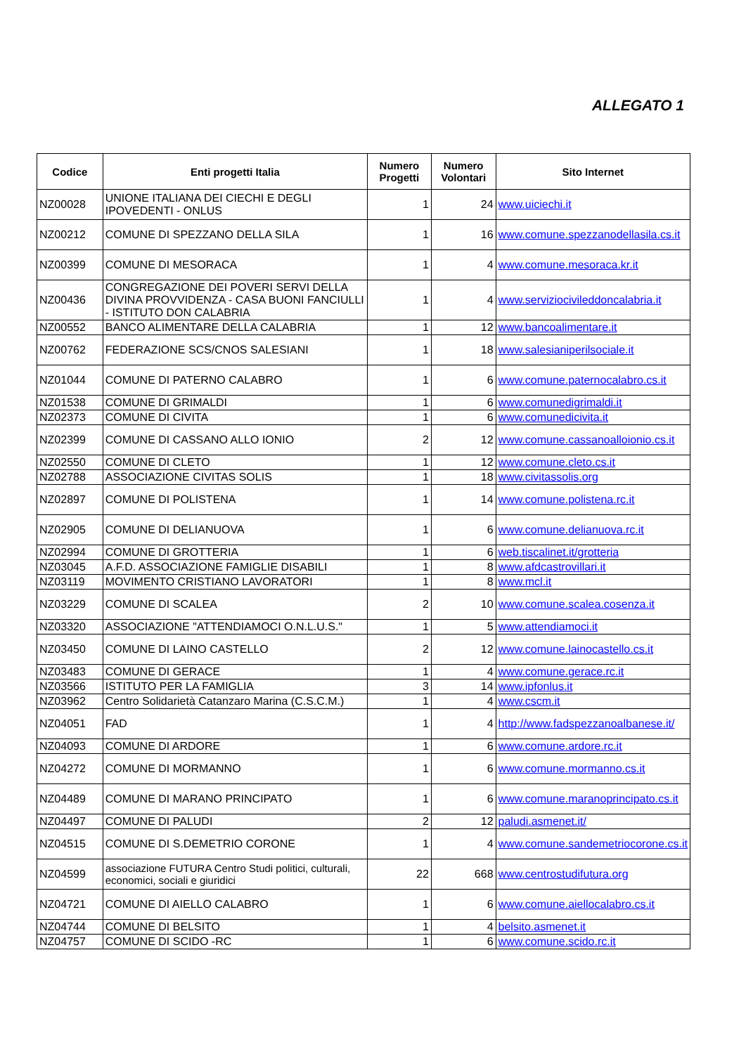ALLEGATO 1
| Codice | Enti progetti Italia | Numero Progetti | Numero Volontari | Sito Internet |
| --- | --- | --- | --- | --- |
| NZ00028 | UNIONE ITALIANA DEI CIECHI E DEGLI IPOVEDENTI - ONLUS | 1 | 24 | www.uiciechi.it |
| NZ00212 | COMUNE DI SPEZZANO DELLA SILA | 1 | 16 | www.comune.spezzanodellasila.cs.it |
| NZ00399 | COMUNE DI MESORACA | 1 | 4 | www.comune.mesoraca.kr.it |
| NZ00436 | CONGREGAZIONE DEI POVERI SERVI DELLA DIVINA PROVVIDENZA - CASA BUONI FANCIULLI - ISTITUTO DON CALABRIA | 1 | 4 | www.serviziocivileddoncalabria.it |
| NZ00552 | BANCO ALIMENTARE DELLA CALABRIA | 1 | 12 | www.bancoalimentare.it |
| NZ00762 | FEDERAZIONE SCS/CNOS SALESIANI | 1 | 18 | www.salesianiperilsociale.it |
| NZ01044 | COMUNE DI PATERNO CALABRO | 1 | 6 | www.comune.paternocalabro.cs.it |
| NZ01538 | COMUNE DI GRIMALDI | 1 | 6 | www.comunedigrimaldi.it |
| NZ02373 | COMUNE DI CIVITA | 1 | 6 | www.comunedicivita.it |
| NZ02399 | COMUNE DI CASSANO ALLO IONIO | 2 | 12 | www.comune.cassanoalloionio.cs.it |
| NZ02550 | COMUNE DI CLETO | 1 | 12 | www.comune.cleto.cs.it |
| NZ02788 | ASSOCIAZIONE CIVITAS SOLIS | 1 | 18 | www.civitassolis.org |
| NZ02897 | COMUNE DI POLISTENA | 1 | 14 | www.comune.polistena.rc.it |
| NZ02905 | COMUNE DI DELIANUOVA | 1 | 6 | www.comune.delianuova.rc.it |
| NZ02994 | COMUNE DI GROTTERIA | 1 | 6 | web.tiscalinet.it/grotteria |
| NZ03045 | A.F.D. ASSOCIAZIONE FAMIGLIE DISABILI | 1 | 8 | www.afdcastrovillari.it |
| NZ03119 | MOVIMENTO CRISTIANO LAVORATORI | 1 | 8 | www.mcl.it |
| NZ03229 | COMUNE DI SCALEA | 2 | 10 | www.comune.scalea.cosenza.it |
| NZ03320 | ASSOCIAZIONE "ATTENDIAMOCI O.N.L.U.S." | 1 | 5 | www.attendiamoci.it |
| NZ03450 | COMUNE DI LAINO CASTELLO | 2 | 12 | www.comune.lainocastello.cs.it |
| NZ03483 | COMUNE DI GERACE | 1 | 4 | www.comune.gerace.rc.it |
| NZ03566 | ISTITUTO PER LA FAMIGLIA | 3 | 14 | www.ipfonlus.it |
| NZ03962 | Centro Solidarietà Catanzaro Marina (C.S.C.M.) | 1 | 4 | www.cscm.it |
| NZ04051 | FAD | 1 | 4 | http://www.fadspezzanoalbanese.it/ |
| NZ04093 | COMUNE DI ARDORE | 1 | 6 | www.comune.ardore.rc.it |
| NZ04272 | COMUNE DI MORMANNO | 1 | 6 | www.comune.mormanno.cs.it |
| NZ04489 | COMUNE DI MARANO PRINCIPATO | 1 | 6 | www.comune.maranoprincipato.cs.it |
| NZ04497 | COMUNE DI PALUDI | 2 | 12 | paludi.asmenet.it/ |
| NZ04515 | COMUNE DI S.DEMETRIO CORONE | 1 | 4 | www.comune.sandemetriocorone.cs.it |
| NZ04599 | associazione FUTURA Centro Studi politici, culturali, economici, sociali e giuridici | 22 | 668 | www.centrostudifutura.org |
| NZ04721 | COMUNE DI AIELLO CALABRO | 1 | 6 | www.comune.aiellocalabro.cs.it |
| NZ04744 | COMUNE DI BELSITO | 1 | 4 | belsito.asmenet.it |
| NZ04757 | COMUNE DI SCIDO -RC | 1 | 6 | www.comune.scido.rc.it |